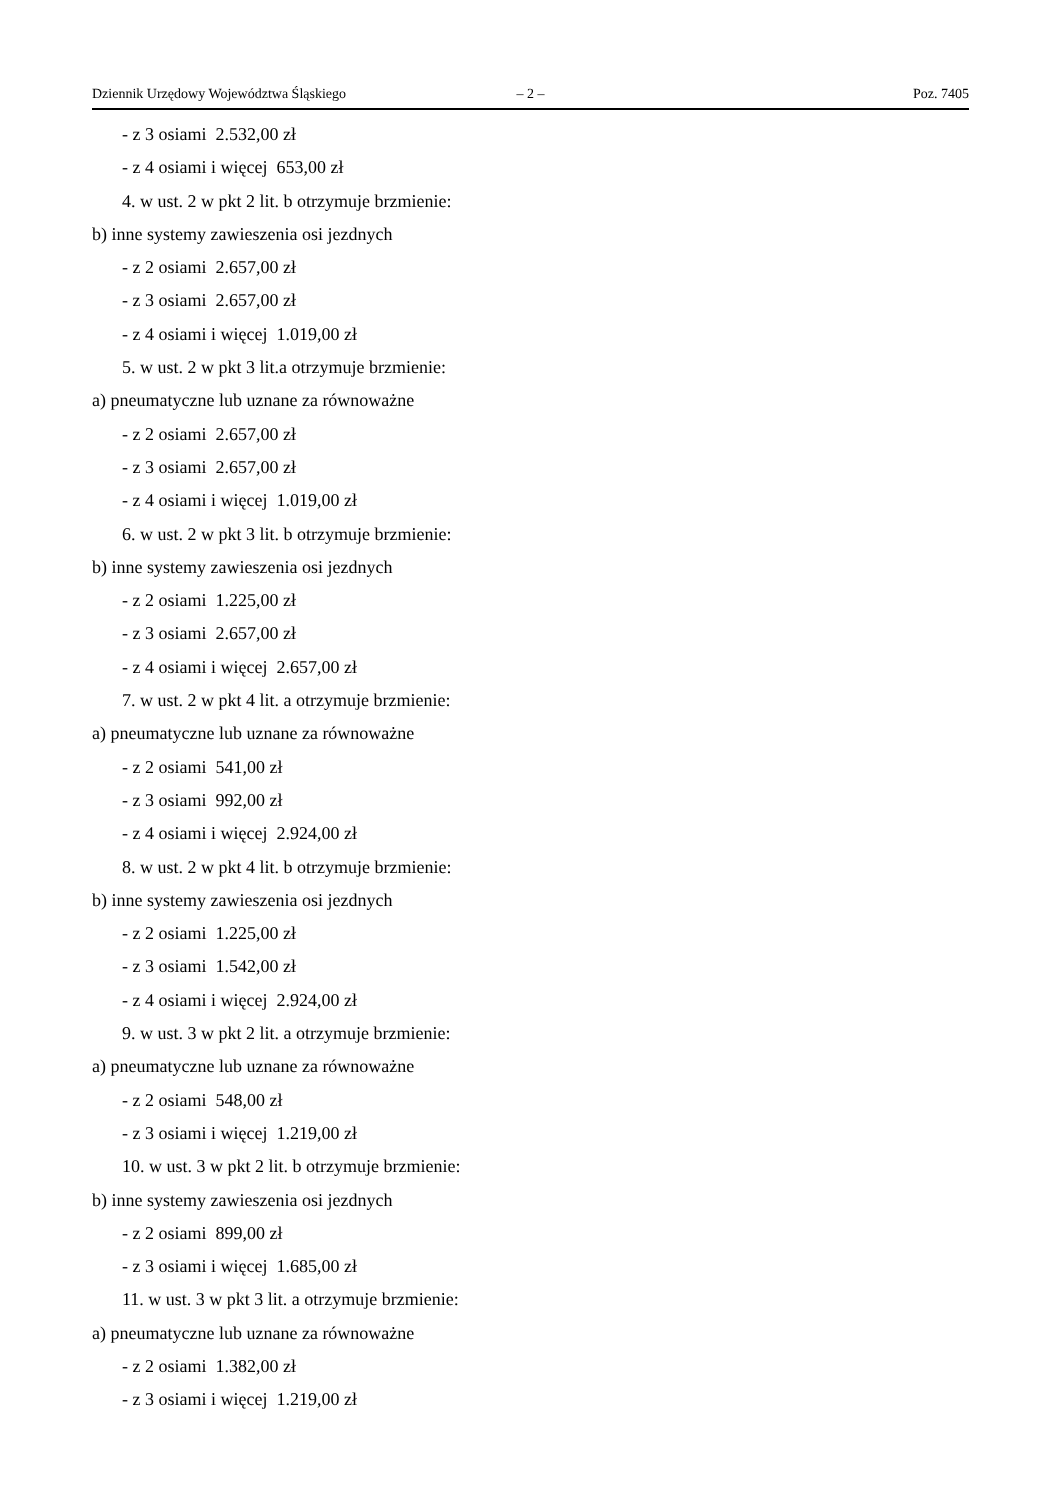Dziennik Urzędowy Województwa Śląskiego – 2 – Poz. 7405
- z 3 osiami 2.532,00 zł
- z 4 osiami i więcej 653,00 zł
4. w ust. 2 w pkt 2 lit. b otrzymuje brzmienie:
b) inne systemy zawieszenia osi jezdnych
- z 2 osiami 2.657,00 zł
- z 3 osiami 2.657,00 zł
- z 4 osiami i więcej 1.019,00 zł
5. w ust. 2 w pkt 3 lit.a otrzymuje brzmienie:
a) pneumatyczne lub uznane za równoważne
- z 2 osiami 2.657,00 zł
- z 3 osiami 2.657,00 zł
- z 4 osiami i więcej 1.019,00 zł
6. w ust. 2 w pkt 3 lit. b otrzymuje brzmienie:
b) inne systemy zawieszenia osi jezdnych
- z 2 osiami 1.225,00 zł
- z 3 osiami 2.657,00 zł
- z 4 osiami i więcej 2.657,00 zł
7. w ust. 2 w pkt 4 lit. a otrzymuje brzmienie:
a) pneumatyczne lub uznane za równoważne
- z 2 osiami 541,00 zł
- z 3 osiami 992,00 zł
- z 4 osiami i więcej 2.924,00 zł
8. w ust. 2 w pkt 4 lit. b otrzymuje brzmienie:
b) inne systemy zawieszenia osi jezdnych
- z 2 osiami 1.225,00 zł
- z 3 osiami 1.542,00 zł
- z 4 osiami i więcej 2.924,00 zł
9. w ust. 3 w pkt 2 lit. a otrzymuje brzmienie:
a) pneumatyczne lub uznane za równoważne
- z 2 osiami 548,00 zł
- z 3 osiami i więcej 1.219,00 zł
10. w ust. 3 w pkt 2 lit. b otrzymuje brzmienie:
b) inne systemy zawieszenia osi jezdnych
- z 2 osiami 899,00 zł
- z 3 osiami i więcej 1.685,00 zł
11. w ust. 3 w pkt 3 lit. a otrzymuje brzmienie:
a) pneumatyczne lub uznane za równoważne
- z 2 osiami 1.382,00 zł
- z 3 osiami i więcej 1.219,00 zł